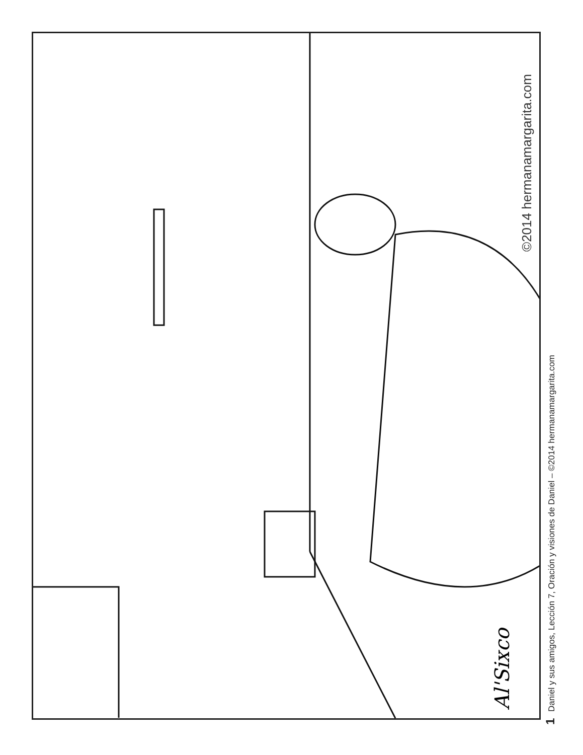©2014 hermanamargarita.com
Al'Sixco 1 Daniel y sus amigos, Lección 7, Oración y visiones de Daniel – ©2014 hermanamargarita.com